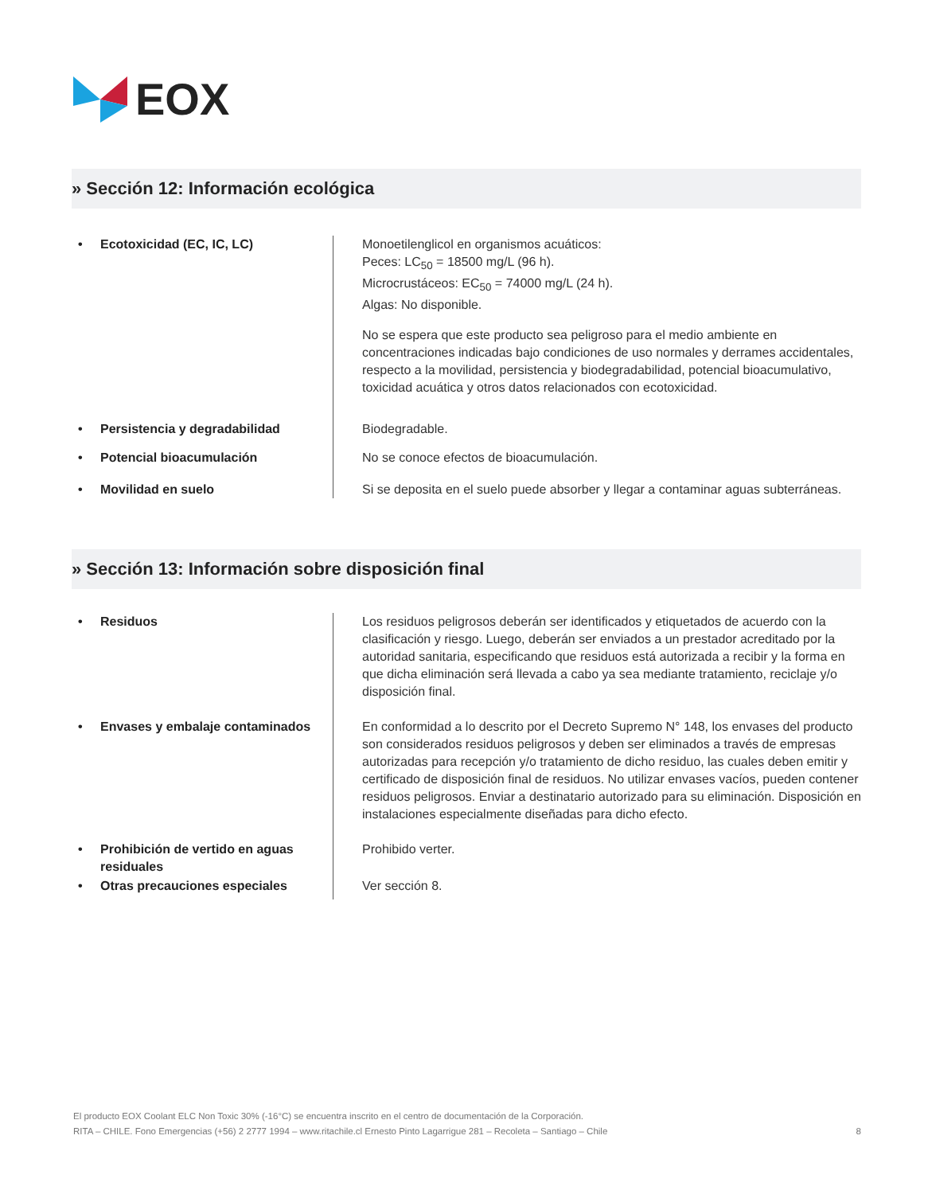EOX
» Sección 12: Información ecológica
• Ecotoxicidad (EC, IC, LC) Monoetilenglicol en organismos acuáticos:
Peces: LC<sub>50</sub> = 18500 mg/L (96 h).
Microcrustáceos: EC<sub>50</sub> = 74000 mg/L (24 h).
Algas: No disponible.
No se espera que este producto sea peligroso para el medio ambiente en concentraciones indicadas bajo condiciones de uso normales y derrames accidentales, respecto a la movilidad, persistencia y biodegradabilidad, potencial bioacumulativo, toxicidad acuática y otros datos relacionados con ecotoxicidad.
• Persistencia y degradabilidad Biodegradable.
• Potencial bioacumulación No se conoce efectos de bioacumulación.
• Movilidad en suelo Si se deposita en el suelo puede absorber y llegar a contaminar aguas subterráneas.
» Sección 13: Información sobre disposición final
• Residuos Los residuos peligrosos deberán ser identificados y etiquetados de acuerdo con la clasificación y riesgo. Luego, deberán ser enviados a un prestador acreditado por la autoridad sanitaria, especificando que residuos está autorizada a recibir y la forma en que dicha eliminación será llevada a cabo ya sea mediante tratamiento, reciclaje y/o disposición final.
• Envases y embalaje contaminados En conformidad a lo descrito por el Decreto Supremo N° 148, los envases del producto son considerados residuos peligrosos y deben ser eliminados a través de empresas autorizadas para recepción y/o tratamiento de dicho residuo, las cuales deben emitir y certificado de disposición final de residuos. No utilizar envases vacíos, pueden contener residuos peligrosos. Enviar a destinatario autorizado para su eliminación. Disposición en instalaciones especialmente diseñadas para dicho efecto.
• Prohibición de vertido en aguas
residuales
Prohibido verter.
• Otras precauciones especiales Ver sección 8.
El producto EOX Coolant ELC Non Toxic 30% (-16°C) se encuentra inscrito en el centro de documentación de la Corporación.
8 RITA – CHILE. Fono Emergencias (+56) 2 2777 1994 – www.ritachile.cl Ernesto Pinto Lagarrigue 281 – Recoleta – Santiago – Chile